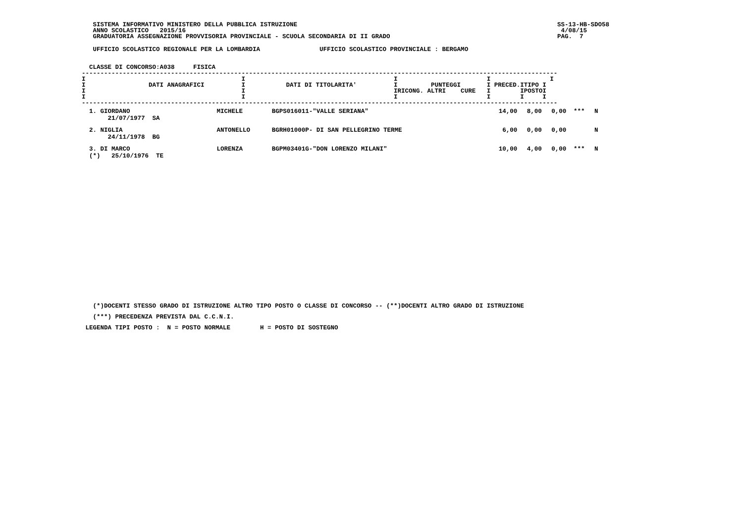SISTEMA INFORMATIVO MINISTERO DELLA PUBBLICA ISTRUZIONE
   ANNO SCOLASTICO   2015/16
   GRADUATORIA ASSEGNAZIONE PROVVISORIA PROVINCIALE - SCUOLA SECONDARIA DI II GRADO
SS-13-HB-SDO58
 4/08/15
PAG.  7
   UFFICIO SCOLASTICO REGIONALE PER LA LOMBARDIA                UFFICIO SCOLASTICO PROVINCIALE : BERGAMO
  CLASSE DI CONCORSO:A038     FISICA
--------------------------------------------------------------------------------------------------------------------------------
I                                          I                                        I                        I                I
I                 DATI ANAGRAFICI          I           DATI DI TITOLARITA'          I         PUNTEGGI       I PRECED.ITIPO I
I                                          I                                        IRICONG. ALTRI    CURE   I        IPOSTOI
I                                          I                                        I                        I        I     I
--------------------------------------------------------------------------------------------------------------------------------
| 1. GIORDANO 21/07/1977 SA | MICHELE | BGPS016011-"VALLE SERIANA" | 14,00 | 8,00 | 0,00 | *** | N |
| 2. NIGLIA 24/11/1978 BG | ANTONELLO | BGRH01000P- DI SAN PELLEGRINO TERME | 6,00 | 0,00 | 0,00 | | N |
| 3. DI MARCO (*) 25/10/1976 TE | LORENZA | BGPM03401G-"DON LORENZO MILANI" | 10,00 | 4,00 | 0,00 | *** | N |
   (*)DOCENTI STESSO GRADO DI ISTRUZIONE ALTRO TIPO POSTO O CLASSE DI CONCORSO -- (**)DOCENTI ALTRO GRADO DI ISTRUZIONE
   (***) PRECEDENZA PREVISTA DAL C.C.N.I.
 LEGENDA TIPI POSTO :  N = POSTO NORMALE        H = POSTO DI SOSTEGNO